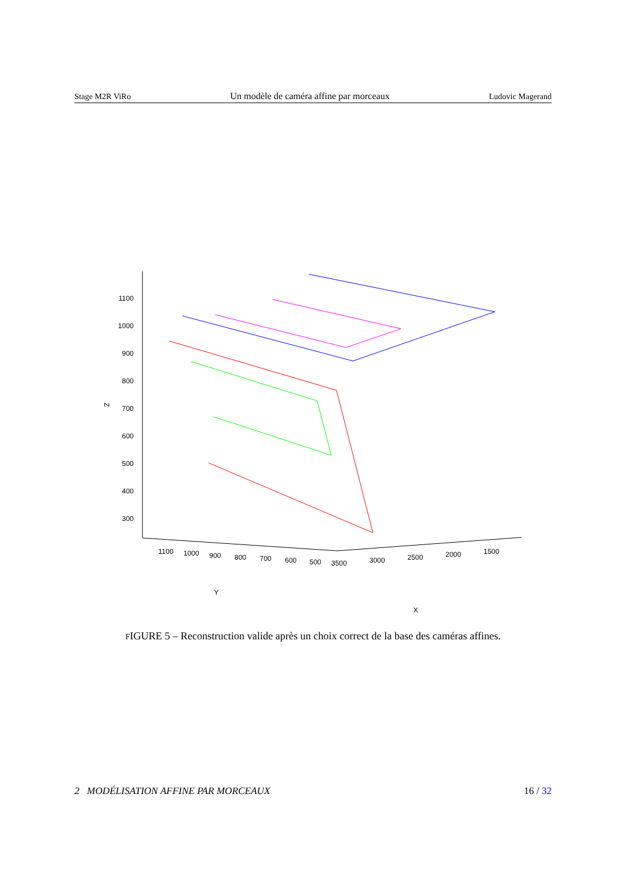Stage M2R ViRo Un modèle de caméra affine par morceaux Ludovic Magerand
1100
1000
900
800
700
600
500
400
300
Z
1100
1000
900
800
700
600
500
3500
3000
2500
2000
1500
Y
X
FIGURE 5 – Reconstruction valide après un choix correct de la base des caméras affines.
2 MODÉLISATION AFFINE PAR MORCEAUX 16 / 32